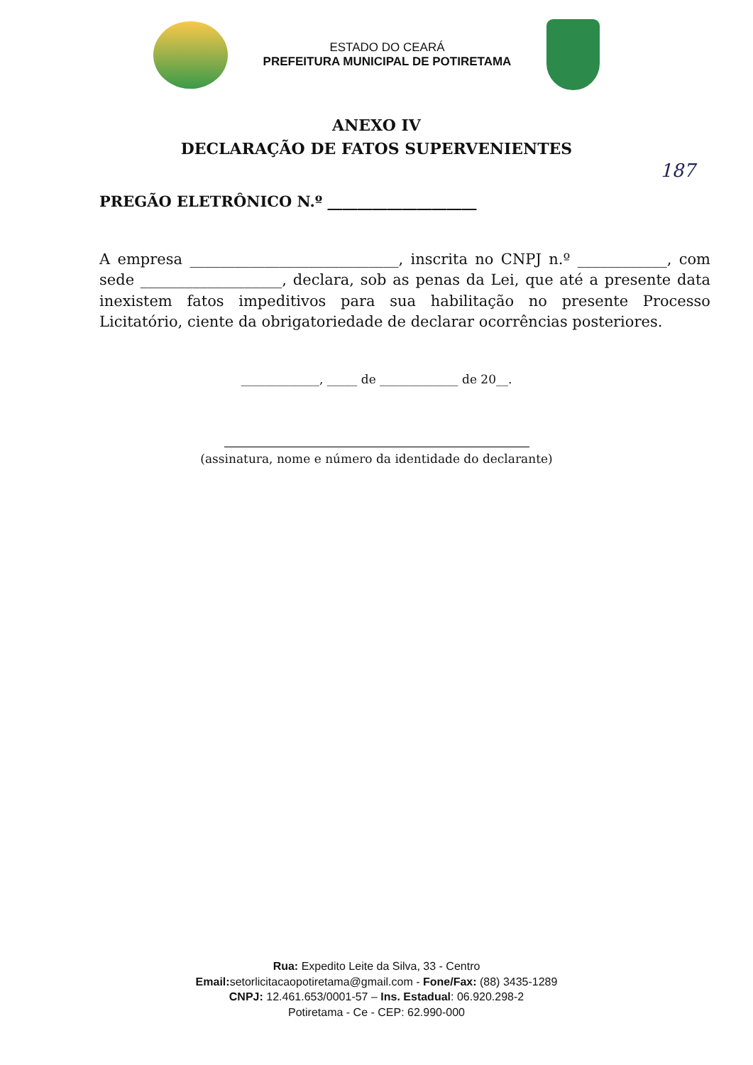ESTADO DO CEARÁ
PREFEITURA MUNICIPAL DE POTIRETAMA
187
ANEXO IV
DECLARAÇÃO DE FATOS SUPERVENIENTES
PREGÃO ELETRÔNICO N.º ____________________
A empresa ____________________________, inscrita no CNPJ n.º ____________, com sede ___________________, declara, sob as penas da Lei, que até a presente data inexistem fatos impeditivos para sua habilitação no presente Processo Licitatório, ciente da obrigatoriedade de declarar ocorrências posteriores.
_____________, _____ de _____________ de 20__.
(assinatura, nome e número da identidade do declarante)
Rua: Expedito Leite da Silva, 33 - Centro
Email: setorlicitacaopotiretama@gmail.com - Fone/Fax: (88) 3435-1289
CNPJ: 12.461.653/0001-57 – Ins. Estadual: 06.920.298-2
Potiretama - Ce - CEP: 62.990-000